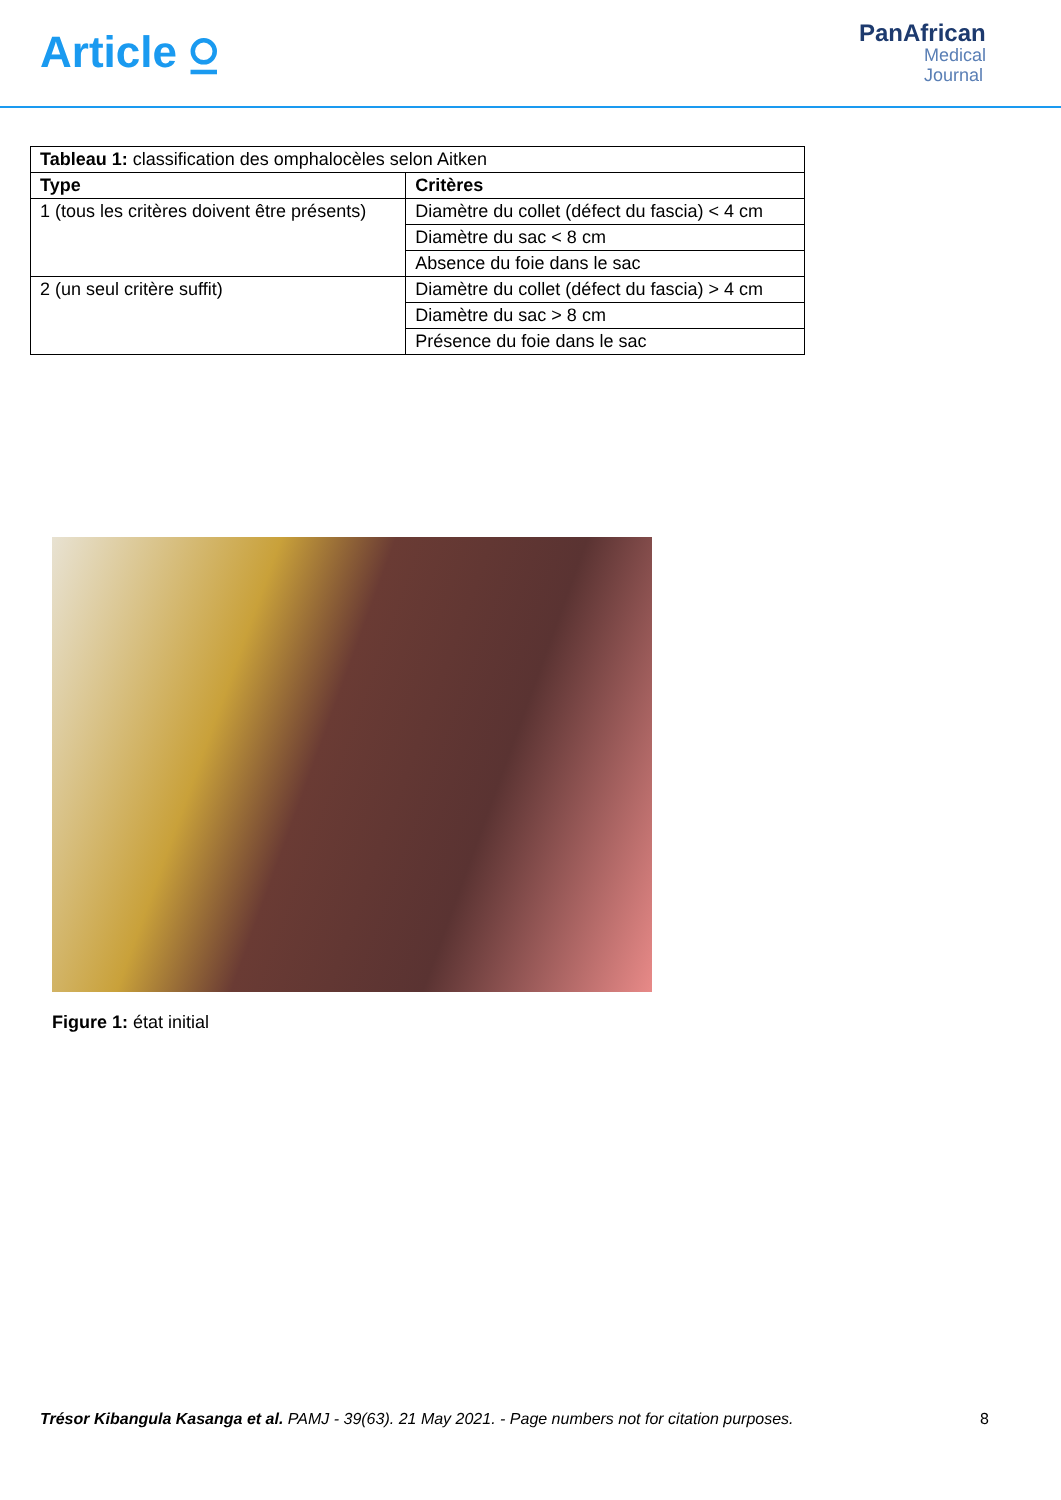Article ⍜
PanAfrican
Medical
Journal
| Tableau 1: classification des omphalocèles selon Aitken | |
| Type | Critères |
| 1 (tous les critères doivent être présents) | Diamètre du collet (défect du fascia) < 4 cm |
| | Diamètre du sac < 8 cm |
| | Absence du foie dans le sac |
| 2 (un seul critère suffit) | Diamètre du collet (défect du fascia) > 4 cm |
| | Diamètre du sac > 8 cm |
| | Présence du foie dans le sac |
Figure 1: état initial
Trésor Kibangula Kasanga et al. PAMJ - 39(63). 21 May 2021. - Page numbers not for citation purposes.
8